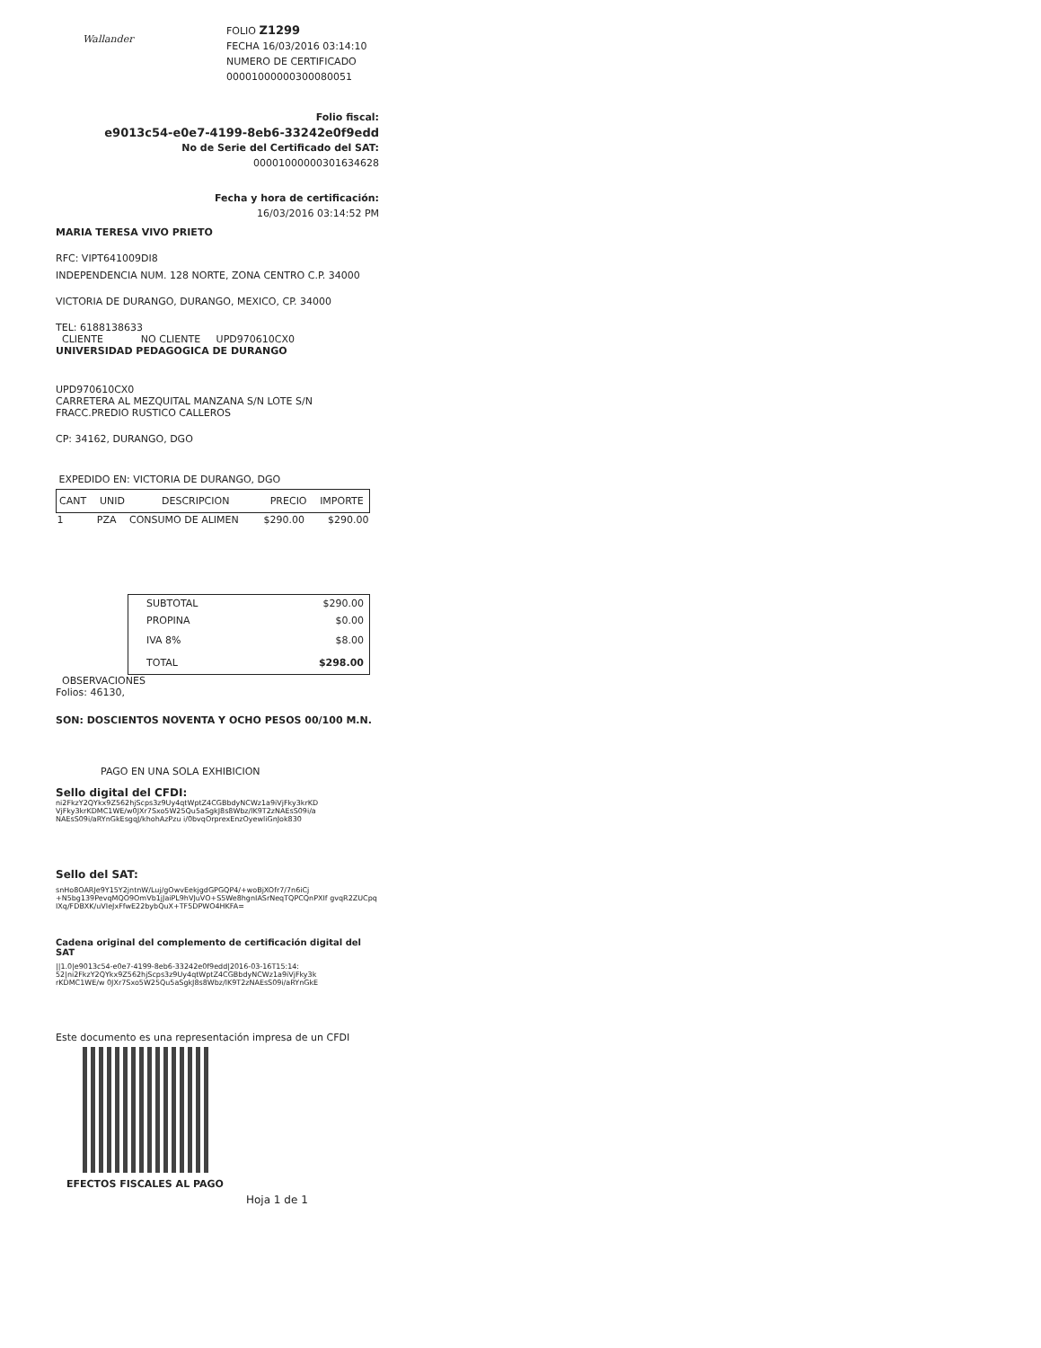Wallander
FOLIO Z1299
FECHA 16/03/2016 03:14:10
NUMERO DE CERTIFICADO
00001000000300080051
Folio fiscal:
e9013c54-e0e7-4199-8eb6-33242e0f9edd
No de Serie del Certificado del SAT:
00001000000301634628
Fecha y hora de certificación:
16/03/2016 03:14:52 PM
MARIA TERESA VIVO PRIETO
RFC: VIPT641009DI8
INDEPENDENCIA NUM. 128 NORTE, ZONA CENTRO C.P. 34000
VICTORIA DE DURANGO, DURANGO, MEXICO, CP. 34000
TEL: 6188138633
CLIENTE NO CLIENTE UPD970610CX0
UNIVERSIDAD PEDAGOGICA DE DURANGO
UPD970610CX0
CARRETERA AL MEZQUITAL MANZANA S/N LOTE S/N
FRACC.PREDIO RUSTICO CALLEROS
CP: 34162, DURANGO, DGO
EXPEDIDO EN: VICTORIA DE DURANGO, DGO
| CANT | UNID | DESCRIPCION | PRECIO | IMPORTE |
| --- | --- | --- | --- | --- |
| 1 | PZA | CONSUMO DE ALIMEN | $290.00 | $290.00 |
| SUBTOTAL | $290.00 |
| PROPINA | $0.00 |
| IVA 8% | $8.00 |
| TOTAL | $298.00 |
OBSERVACIONES
Folios: 46130,
SON: DOSCIENTOS NOVENTA Y OCHO PESOS 00/100 M.N.
PAGO EN UNA SOLA EXHIBICION
Sello digital del CFDI:
ni2FkzY2QYkx9Z562hjScps3z9Uy4qtWptZ4CGBbdyNCWz1a9iVjFky3krKD
VjFky3krKDMC1WE/w0JXr7Sxo5W25Qu5aSgkJ8s8Wbz/lK9T2zNAEsS09i/a
NAEsS09i/aRYnGkEsgqJ/khohAzPzu i/0bvqOrprexEnzOyewliGnJok830
Sello del SAT:
snHo8OARJe9Y15Y2jntnW/Luj/gOwvEekjgdGPGQP4/+woBjXOfr7/7n6iCj
+N5bg139PevqMQO9OmVb1jJaiPL9hVJuVO+S5We8hgnIASrNeqTQPCQnPXIf gvqR2ZUCpq
IXq/FDBXK/uVIeJxFfwE22bybQuX+TF5DPWO4HKFA=
Cadena original del complemento de certificación digital del SAT
||1.0|e9013c54-e0e7-4199-8eb6-33242e0f9edd|2016-03-16T15:14:
52|ni2FkzY2QYkx9Z562hjScps3z9Uy4qtWptZ4CGBbdyNCWz1a9iVjFky3k
rKDMC1WE/w 0JXr7Sxo5W25Qu5aSgkJ8s8Wbz/lK9T2zNAEsS09i/aRYnGkE
Este documento es una representación impresa de un CFDI
EFECTOS FISCALES AL PAGO
Hoja 1 de 1